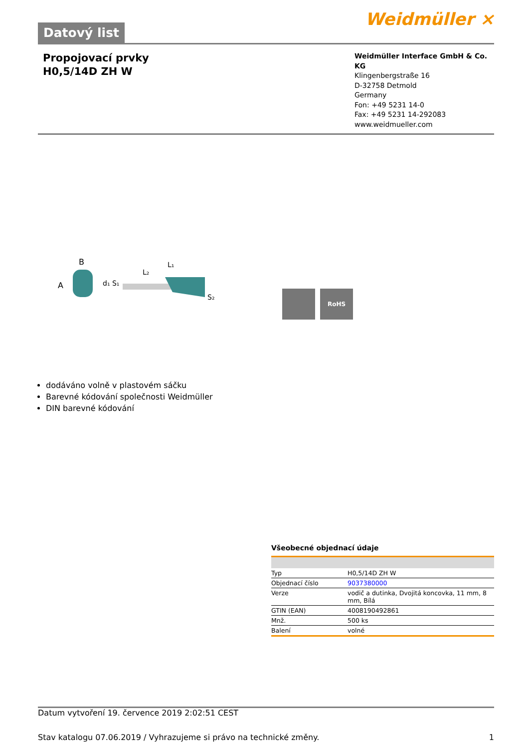Datový list
Weidmüller ⨯
Propojovací prvky
H0,5/14D ZH W
Weidmüller Interface GmbH & Co. KG
Klingenbergstraße 16
D-32758 Detmold
Germany
Fon: +49 5231 14-0
Fax: +49 5231 14-292083
www.weidmueller.com
A
B
d₁ S₁
L₁
L₂
S₂
RoHS
dodáváno volně v plastovém sáčku
Barevné kódování společnosti Weidmüller
DIN barevné kódování
Všeobecné objednací údaje
| Typ | H0,5/14D ZH W |
| Objednací číslo | 9037380000 |
| Verze | vodič a dutinka, Dvojitá koncovka, 11 mm, 8 mm, Bílá |
| GTIN (EAN) | 4008190492861 |
| Mnž. | 500 ks |
| Balení | volné |
Datum vytvoření 19. července 2019 2:02:51 CEST
Stav katalogu 07.06.2019 / Vyhrazujeme si právo na technické změny. 1